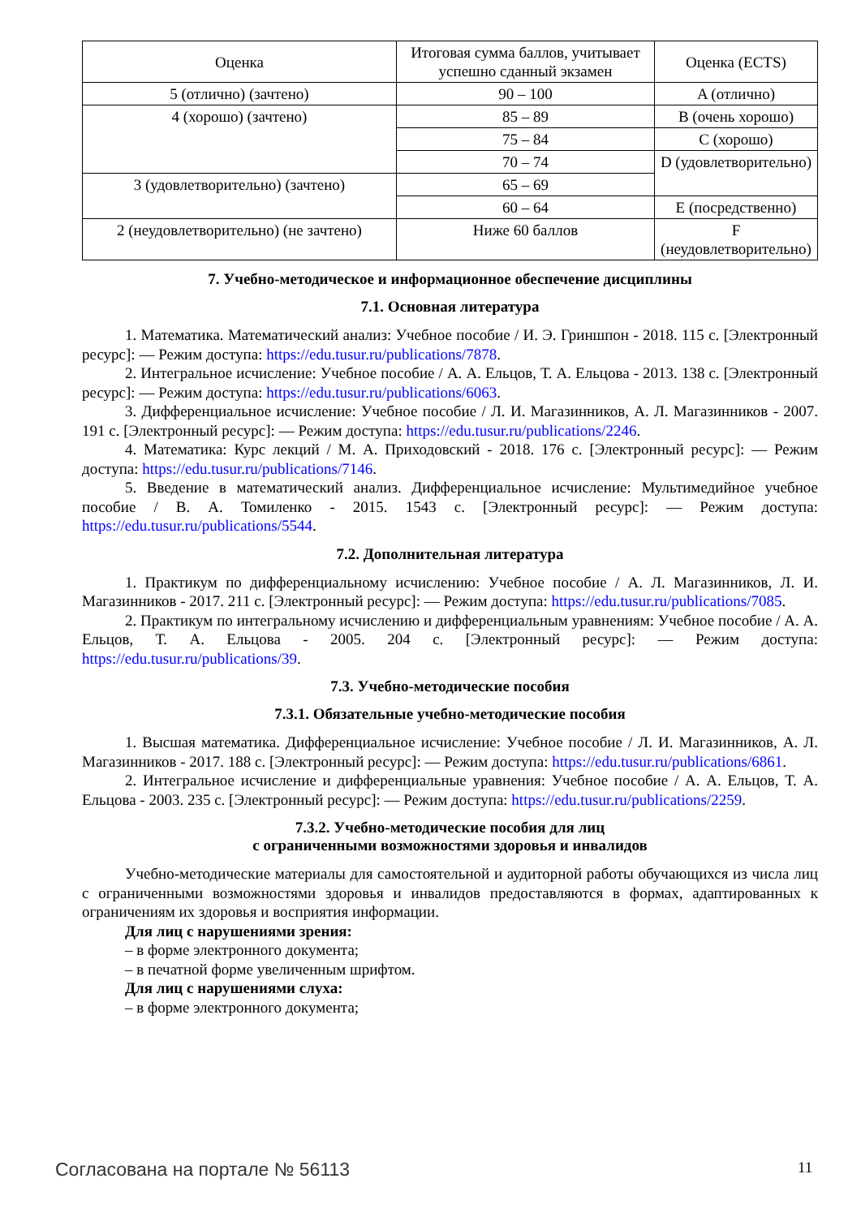| Оценка | Итоговая сумма баллов, учитывает успешно сданный экзамен | Оценка (ECTS) |
| --- | --- | --- |
| 5 (отлично) (зачтено) | 90 – 100 | A (отлично) |
| 4 (хорошо) (зачтено) | 85 – 89 | B (очень хорошо) |
| | 75 – 84 | C (хорошо) |
| | 70 – 74 | D (удовлетворительно) |
| 3 (удовлетворительно) (зачтено) | 65 – 69 | |
| | 60 – 64 | E (посредственно) |
| 2 (неудовлетворительно) (не зачтено) | Ниже 60 баллов | F (неудовлетворительно) |
7. Учебно-методическое и информационное обеспечение дисциплины
7.1. Основная литература
1. Математика. Математический анализ: Учебное пособие / И. Э. Гриншпон - 2018. 115 с. [Электронный ресурс]: — Режим доступа: https://edu.tusur.ru/publications/7878.
2. Интегральное исчисление: Учебное пособие / А. А. Ельцов, Т. А. Ельцова - 2013. 138 с. [Электронный ресурс]: — Режим доступа: https://edu.tusur.ru/publications/6063.
3. Дифференциальное исчисление: Учебное пособие / Л. И. Магазинников, А. Л. Магазинников - 2007. 191 с. [Электронный ресурс]: — Режим доступа: https://edu.tusur.ru/publications/2246.
4. Математика: Курс лекций / М. А. Приходовский - 2018. 176 с. [Электронный ресурс]: — Режим доступа: https://edu.tusur.ru/publications/7146.
5. Введение в математический анализ. Дифференциальное исчисление: Мультимедийное учебное пособие / В. А. Томиленко - 2015. 1543 с. [Электронный ресурс]: — Режим доступа: https://edu.tusur.ru/publications/5544.
7.2. Дополнительная литература
1. Практикум по дифференциальному исчислению: Учебное пособие / А. Л. Магазинников, Л. И. Магазинников - 2017. 211 с. [Электронный ресурс]: — Режим доступа: https://edu.tusur.ru/publications/7085.
2. Практикум по интегральному исчислению и дифференциальным уравнениям: Учебное пособие / А. А. Ельцов, Т. А. Ельцова - 2005. 204 с. [Электронный ресурс]: — Режим доступа: https://edu.tusur.ru/publications/39.
7.3. Учебно-методические пособия
7.3.1. Обязательные учебно-методические пособия
1. Высшая математика. Дифференциальное исчисление: Учебное пособие / Л. И. Магазинников, А. Л. Магазинников - 2017. 188 с. [Электронный ресурс]: — Режим доступа: https://edu.tusur.ru/publications/6861.
2. Интегральное исчисление и дифференциальные уравнения: Учебное пособие / А. А. Ельцов, Т. А. Ельцова - 2003. 235 с. [Электронный ресурс]: — Режим доступа: https://edu.tusur.ru/publications/2259.
7.3.2. Учебно-методические пособия для лиц
с ограниченными возможностями здоровья и инвалидов
Учебно-методические материалы для самостоятельной и аудиторной работы обучающихся из числа лиц с ограниченными возможностями здоровья и инвалидов предоставляются в формах, адаптированных к ограничениям их здоровья и восприятия информации.
Для лиц с нарушениями зрения:
– в форме электронного документа;
– в печатной форме увеличенным шрифтом.
Для лиц с нарушениями слуха:
– в форме электронного документа;
Согласована на портале № 56113 11